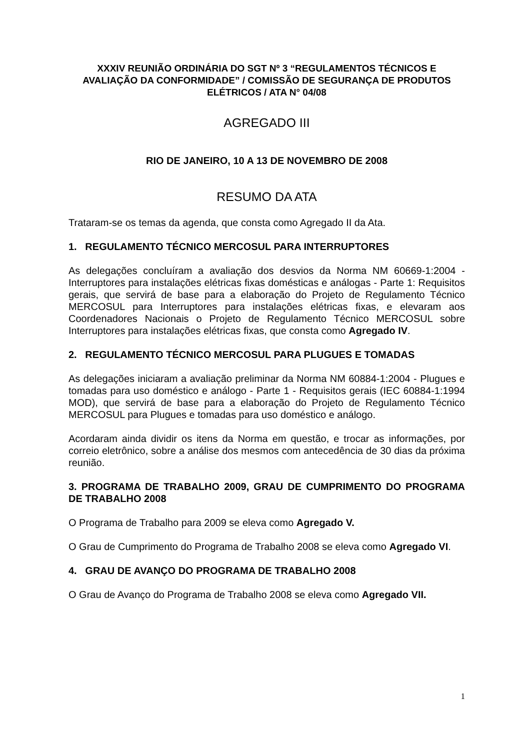XXXIV REUNIÃO ORDINÁRIA DO SGT Nº 3 “REGULAMENTOS TÉCNICOS E AVALIAÇÃO DA CONFORMIDADE” / COMISSÃO DE SEGURANÇA DE PRODUTOS ELÉTRICOS / ATA N° 04/08
AGREGADO III
RIO DE JANEIRO, 10 A 13 DE NOVEMBRO DE 2008
RESUMO DA ATA
Trataram-se os temas da agenda, que consta como Agregado II da Ata.
1. REGULAMENTO TÉCNICO MERCOSUL PARA INTERRUPTORES
As delegações concluíram a avaliação dos desvios da Norma NM 60669-1:2004 - Interruptores para instalações elétricas fixas domésticas e análogas - Parte 1: Requisitos gerais, que servirá de base para a elaboração do Projeto de Regulamento Técnico MERCOSUL para Interruptores para instalações elétricas fixas, e elevaram aos Coordenadores Nacionais o Projeto de Regulamento Técnico MERCOSUL sobre Interruptores para instalações elétricas fixas, que consta como Agregado IV.
2. REGULAMENTO TÉCNICO MERCOSUL PARA PLUGUES E TOMADAS
As delegações iniciaram a avaliação preliminar da Norma NM 60884-1:2004 - Plugues e tomadas para uso doméstico e análogo - Parte 1 - Requisitos gerais (IEC 60884-1:1994 MOD), que servirá de base para a elaboração do Projeto de Regulamento Técnico MERCOSUL para Plugues e tomadas para uso doméstico e análogo.
Acordaram ainda dividir os itens da Norma em questão, e trocar as informações, por correio eletrônico, sobre a análise dos mesmos com antecedência de 30 dias da próxima reunião.
3. PROGRAMA DE TRABALHO 2009, GRAU DE CUMPRIMENTO DO PROGRAMA DE TRABALHO 2008
O Programa de Trabalho para 2009 se eleva como Agregado V.
O Grau de Cumprimento do Programa de Trabalho 2008 se eleva como Agregado VI.
4. GRAU DE AVANÇO DO PROGRAMA DE TRABALHO 2008
O Grau de Avanço do Programa de Trabalho 2008 se eleva como Agregado VII.
1